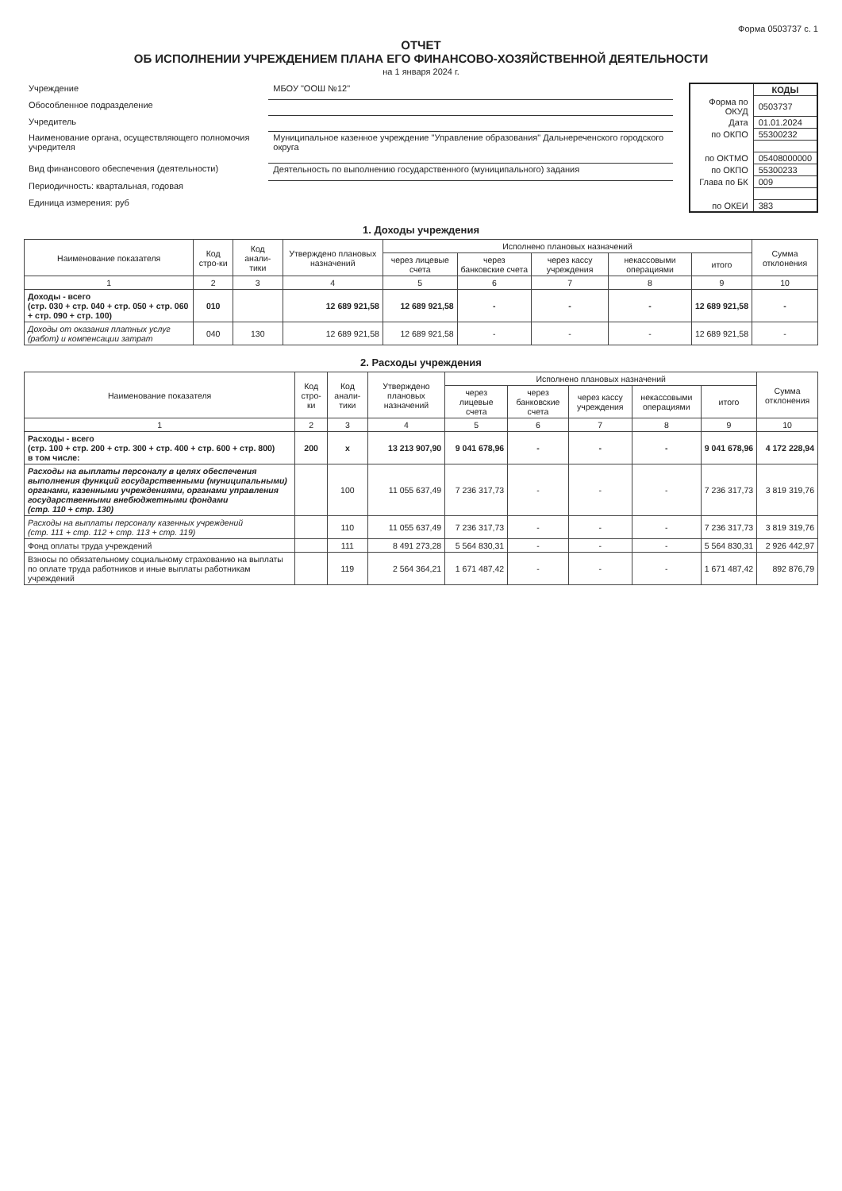Форма 0503737 с. 1
ОТЧЕТ
ОБ ИСПОЛНЕНИИ УЧРЕЖДЕНИЕМ ПЛАНА ЕГО ФИНАНСОВО-ХОЗЯЙСТВЕННОЙ ДЕЯТЕЛЬНОСТИ
на 1 января 2024 г.
| Учреждение | МБОУ "ООШ №12" |
| Обособленное подразделение | |
| Учредитель | |
| Наименование органа, осуществляющего полномочия учредителя | Муниципальное казенное учреждение "Управление образования" Дальнереченского городского округа |
| Вид финансового обеспечения (деятельности) | Деятельность по выполнению государственного (муниципального) задания |
| Периодичность: квартальная, годовая | |
| Единица измерения: руб | |
| | КОДЫ |
| Форма по ОКУД | 0503737 |
| Дата | 01.01.2024 |
| по ОКПО | 55300232 |
| по ОКТМО | 05408000000 |
| по ОКПО | 55300233 |
| Глава по БК | 009 |
| по ОКЕИ | 383 |
1. Доходы учреждения
| Наименование показателя | Код стро-ки | Код анали-тики | Утверждено плановых назначений | Исполнено плановых назначений | | | | | Сумма отклонения |
| --- | --- | --- | --- | --- | --- | --- | --- | --- | --- |
| | | | | через лицевые счета | через банковские счета | через кассу учреждения | некассовыми операциями | итого | |
| 1 | 2 | 3 | 4 | 5 | 6 | 7 | 8 | 9 | 10 |
| Доходы - всего (стр. 030 + стр. 040 + стр. 050 + стр. 060 + стр. 090 + стр. 100) | 010 | | 12 689 921,58 | 12 689 921,58 | - | - | - | 12 689 921,58 | - |
| Доходы от оказания платных услуг (работ) и компенсации затрат | 040 | 130 | 12 689 921,58 | 12 689 921,58 | - | - | - | 12 689 921,58 | - |
2. Расходы учреждения
| Наименование показателя | Код стро-ки | Код анали-тики | Утверждено плановых назначений | Исполнено плановых назначений | | | | | Сумма отклонения |
| --- | --- | --- | --- | --- | --- | --- | --- | --- | --- |
| | | | | через лицевые счета | через банковские счета | через кассу учреждения | некассовыми операциями | итого | |
| 1 | 2 | 3 | 4 | 5 | 6 | 7 | 8 | 9 | 10 |
| Расходы - всего (стр. 100 + стр. 200 + стр. 300 + стр. 400 + стр. 600 + стр. 800) в том числе: | 200 | x | 13 213 907,90 | 9 041 678,96 | - | - | - | 9 041 678,96 | 4 172 228,94 |
| Расходы на выплаты персоналу в целях обеспечения выполнения функций государственными (муниципальными) органами, казенными учреждениями, органами управления государственными внебюджетными фондами (стр. 110 + стр. 130) | | 100 | 11 055 637,49 | 7 236 317,73 | - | - | - | 7 236 317,73 | 3 819 319,76 |
| Расходы на выплаты персоналу казенных учреждений (стр. 111 + стр. 112 + стр. 113 + стр. 119) | | 110 | 11 055 637,49 | 7 236 317,73 | - | - | - | 7 236 317,73 | 3 819 319,76 |
| Фонд оплаты труда учреждений | | 111 | 8 491 273,28 | 5 564 830,31 | - | - | - | 5 564 830,31 | 2 926 442,97 |
| Взносы по обязательному социальному страхованию на выплаты по оплате труда работников и иные выплаты работникам учреждений | | 119 | 2 564 364,21 | 1 671 487,42 | - | - | - | 1 671 487,42 | 892 876,79 |